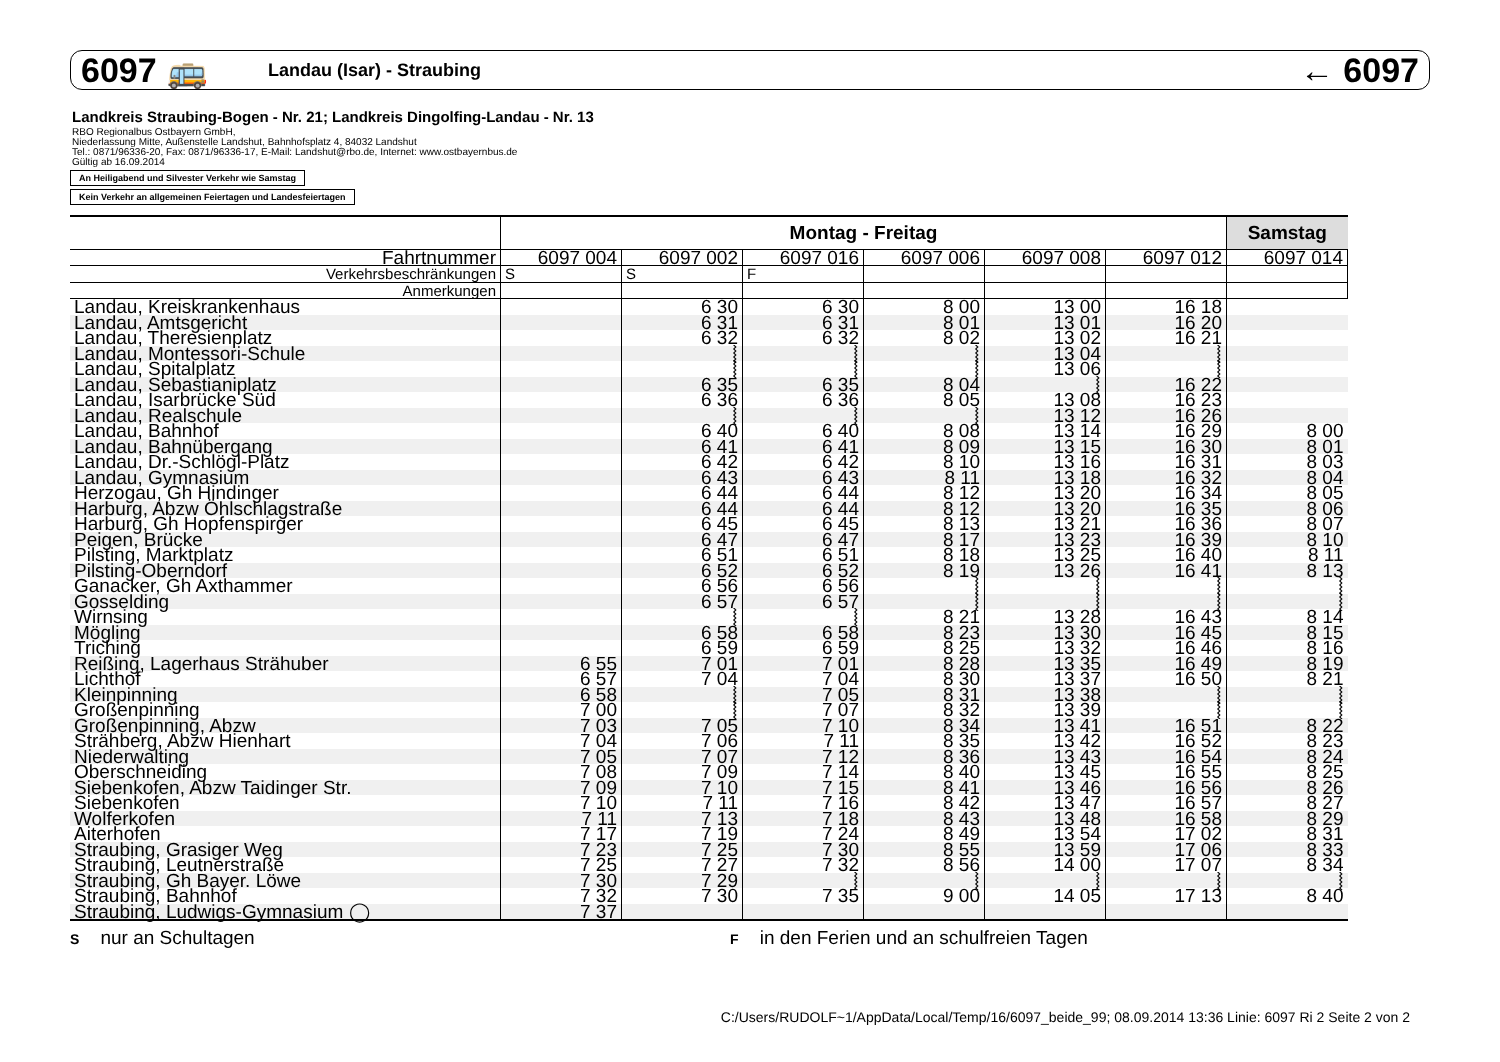6097 🚌 Landau (Isar) - Straubing ← 6097
Landkreis Straubing-Bogen - Nr. 21; Landkreis Dingolfing-Landau - Nr. 13
RBO Regionalbus Ostbayern GmbH,
Niederlassung Mitte, Außenstelle Landshut, Bahnhofsplatz 4, 84032 Landshut
Tel.: 0871/96336-20, Fax: 0871/96336-17, E-Mail: Landshut@rbo.de, Internet: www.ostbayernbus.de
Gültig ab 16.09.2014
An Heiligabend und Silvester Verkehr wie Samstag
Kein Verkehr an allgemeinen Feiertagen und Landesfeiertagen
| | Montag - Freitag | | | | | | Samstag |
| --- | --- | --- | --- | --- | --- | --- | --- |
| Fahrtnummer | 6097 004 | 6097 002 | 6097 016 | 6097 006 | 6097 008 | 6097 012 | 6097 014 |
| Verkehrsbeschränkungen | S | S | F | | | | |
| Anmerkungen | | | | | | | |
| Landau, Kreiskrankenhaus | | 6 30 | 6 30 | 8 00 | 13 00 | 16 18 | |
| Landau, Amtsgericht | | 6 31 | 6 31 | 8 01 | 13 01 | 16 20 | |
| Landau, Theresienplatz | | 6 32 | 6 32 | 8 02 | 13 02 | 16 21 | |
| Landau, Montessori-Schule | | ⦚ | ⦚ | ⦚ | 13 04 | ⦚ | |
| Landau, Spitalplatz | | ⦚ | ⦚ | ⦚ | 13 06 | ⦚ | |
| Landau, Sebastianiplatz | | 6 35 | 6 35 | 8 04 | ⦚ | 16 22 | |
| Landau, Isarbrücke Süd | | 6 36 | 6 36 | 8 05 | 13 08 | 16 23 | |
| Landau, Realschule | | ⦚ | ⦚ | ⦚ | 13 12 | 16 26 | |
| Landau, Bahnhof | | 6 40 | 6 40 | 8 08 | 13 14 | 16 29 | 8 00 |
| Landau, Bahnübergang | | 6 41 | 6 41 | 8 09 | 13 15 | 16 30 | 8 01 |
| Landau, Dr.-Schlögl-Platz | | 6 42 | 6 42 | 8 10 | 13 16 | 16 31 | 8 03 |
| Landau, Gymnasium | | 6 43 | 6 43 | 8 11 | 13 18 | 16 32 | 8 04 |
| Herzogau, Gh Hindinger | | 6 44 | 6 44 | 8 12 | 13 20 | 16 34 | 8 05 |
| Harburg, Abzw Öhlschlagstraße | | 6 44 | 6 44 | 8 12 | 13 20 | 16 35 | 8 06 |
| Harburg, Gh Hopfenspirger | | 6 45 | 6 45 | 8 13 | 13 21 | 16 36 | 8 07 |
| Peigen, Brücke | | 6 47 | 6 47 | 8 17 | 13 23 | 16 39 | 8 10 |
| Pilsting, Marktplatz | | 6 51 | 6 51 | 8 18 | 13 25 | 16 40 | 8 11 |
| Pilsting-Oberndorf | | 6 52 | 6 52 | 8 19 | 13 26 | 16 41 | 8 13 |
| Ganacker, Gh Axthammer | | 6 56 | 6 56 | ⦚ | ⦚ | ⦚ | ⦚ |
| Gosselding | | 6 57 | 6 57 | ⦚ | ⦚ | ⦚ | ⦚ |
| Wirnsing | | ⦚ | ⦚ | 8 21 | 13 28 | 16 43 | 8 14 |
| Mögling | | 6 58 | 6 58 | 8 23 | 13 30 | 16 45 | 8 15 |
| Triching | | 6 59 | 6 59 | 8 25 | 13 32 | 16 46 | 8 16 |
| Reißing, Lagerhaus Strähuber | 6 55 | 7 01 | 7 01 | 8 28 | 13 35 | 16 49 | 8 19 |
| Lichthof | 6 57 | 7 04 | 7 04 | 8 30 | 13 37 | 16 50 | 8 21 |
| Kleinpinning | 6 58 | ⦚ | 7 05 | 8 31 | 13 38 | ⦚ | ⦚ |
| Großenpinning | 7 00 | ⦚ | 7 07 | 8 32 | 13 39 | ⦚ | ⦚ |
| Großenpinning, Abzw | 7 03 | 7 05 | 7 10 | 8 34 | 13 41 | 16 51 | 8 22 |
| Strähberg, Abzw Hienhart | 7 04 | 7 06 | 7 11 | 8 35 | 13 42 | 16 52 | 8 23 |
| Niederwalting | 7 05 | 7 07 | 7 12 | 8 36 | 13 43 | 16 54 | 8 24 |
| Oberschneiding | 7 08 | 7 09 | 7 14 | 8 40 | 13 45 | 16 55 | 8 25 |
| Siebenkofen, Abzw Taidinger Str. | 7 09 | 7 10 | 7 15 | 8 41 | 13 46 | 16 56 | 8 26 |
| Siebenkofen | 7 10 | 7 11 | 7 16 | 8 42 | 13 47 | 16 57 | 8 27 |
| Wolferkofen | 7 11 | 7 13 | 7 18 | 8 43 | 13 48 | 16 58 | 8 29 |
| Aiterhofen | 7 17 | 7 19 | 7 24 | 8 49 | 13 54 | 17 02 | 8 31 |
| Straubing, Grasiger Weg | 7 23 | 7 25 | 7 30 | 8 55 | 13 59 | 17 06 | 8 33 |
| Straubing, Leutnerstraße | 7 25 | 7 27 | 7 32 | 8 56 | 14 00 | 17 07 | 8 34 |
| Straubing, Gh Bayer. Löwe | 7 30 | 7 29 | ⦚ | ⦚ | ⦚ | ⦚ | ⦚ |
| Straubing, Bahnhof | 7 32 | 7 30 | 7 35 | 9 00 | 14 05 | 17 13 | 8 40 |
| Straubing, Ludwigs-Gymnasium ◯ | 7 37 | | | | | | |
S nur an Schultagen F in den Ferien und an schulfreien Tagen
C:/Users/RUDOLF~1/AppData/Local/Temp/16/6097_beide_99; 08.09.2014 13:36 Linie: 6097 Ri 2 Seite 2 von 2